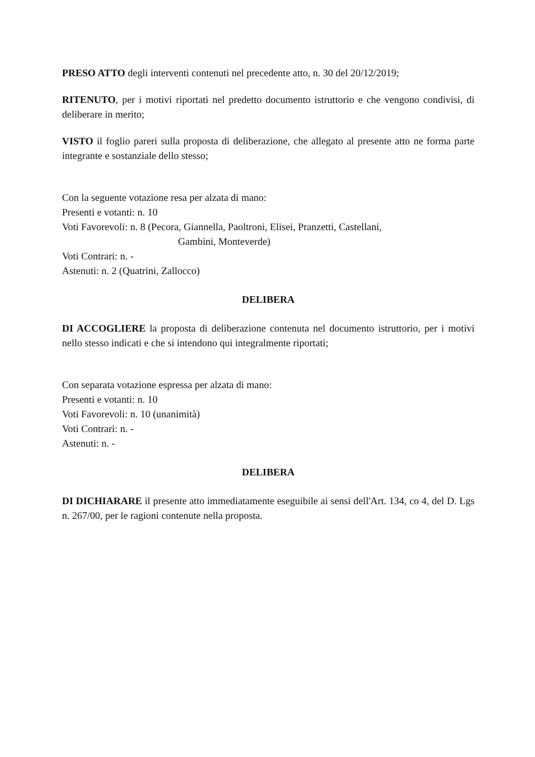PRESO ATTO degli interventi contenuti nel precedente atto, n. 30 del 20/12/2019;
RITENUTO, per i motivi riportati nel predetto documento istruttorio e che vengono condivisi, di deliberare in merito;
VISTO il foglio pareri sulla proposta di deliberazione, che allegato al presente atto ne forma parte integrante e sostanziale dello stesso;
Con la seguente votazione resa per alzata di mano:
Presenti e votanti: n. 10
Voti Favorevoli: n. 8 (Pecora, Giannella, Paoltroni, Elisei, Pranzetti, Castellani,
Gambini, Monteverde)
Voti Contrari: n. -
Astenuti: n. 2 (Quatrini, Zallocco)
DELIBERA
DI ACCOGLIERE la proposta di deliberazione contenuta nel documento istruttorio, per i motivi nello stesso indicati e che si intendono qui integralmente riportati;
Con separata votazione espressa per alzata di mano:
Presenti e votanti: n. 10
Voti Favorevoli: n. 10 (unanimità)
Voti Contrari: n. -
Astenuti: n. -
DELIBERA
DI DICHIARARE il presente atto immediatamente eseguibile ai sensi dell'Art. 134, co 4, del D. Lgs n. 267/00, per le ragioni contenute nella proposta.